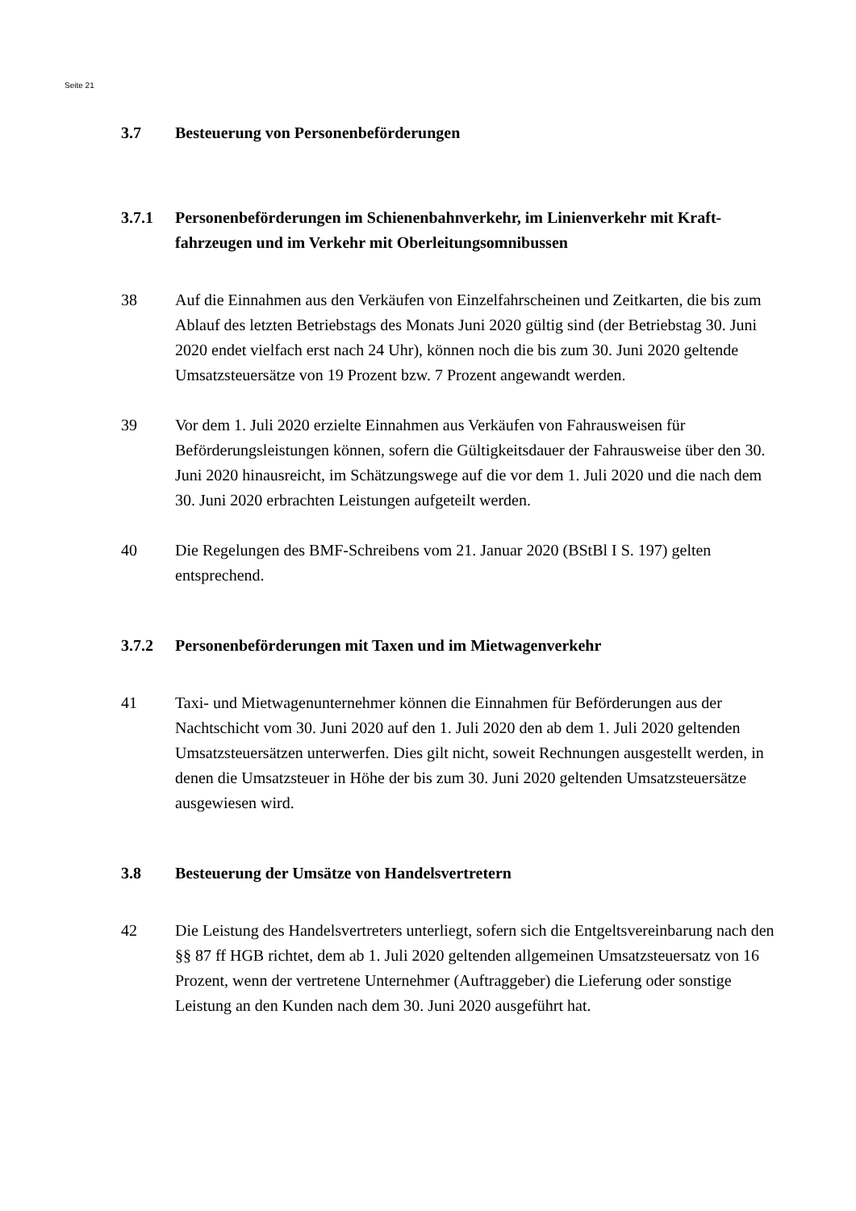Seite 21
3.7 Besteuerung von Personenbeförderungen
3.7.1 Personenbeförderungen im Schienenbahnverkehr, im Linienverkehr mit Kraft­fahrzeugen und im Verkehr mit Oberleitungsomnibussen
38 Auf die Einnahmen aus den Verkäufen von Einzelfahrscheinen und Zeitkarten, die bis zum Ablauf des letzten Betriebstags des Monats Juni 2020 gültig sind (der Betriebstag 30. Juni 2020 endet vielfach erst nach 24 Uhr), können noch die bis zum 30. Juni 2020 geltende Umsatzsteuersätze von 19 Prozent bzw. 7 Prozent angewandt werden.
39 Vor dem 1. Juli 2020 erzielte Einnahmen aus Verkäufen von Fahrausweisen für Beförderungsleistungen können, sofern die Gültigkeitsdauer der Fahrausweise über den 30. Juni 2020 hinausreicht, im Schätzungswege auf die vor dem 1. Juli 2020 und die nach dem 30. Juni 2020 erbrachten Leistungen aufgeteilt werden.
40 Die Regelungen des BMF-Schreibens vom 21. Januar 2020 (BStBl I S. 197) gelten entsprechend.
3.7.2 Personenbeförderungen mit Taxen und im Mietwagenverkehr
41 Taxi- und Mietwagenunternehmer können die Einnahmen für Beförderungen aus der Nachtschicht vom 30. Juni 2020 auf den 1. Juli 2020 den ab dem 1. Juli 2020 gelten­den Umsatzsteuersätzen unterwerfen. Dies gilt nicht, soweit Rechnungen ausgestellt werden, in denen die Umsatzsteuer in Höhe der bis zum 30. Juni 2020 geltenden Umsatzsteuersätze ausgewiesen wird.
3.8 Besteuerung der Umsätze von Handelsvertretern
42 Die Leistung des Handelsvertreters unterliegt, sofern sich die Entgeltsvereinbarung nach den §§ 87 ff HGB richtet, dem ab 1. Juli 2020 geltenden allgemeinen Umsatz­steuersatz von 16 Prozent, wenn der vertretene Unternehmer (Auftraggeber) die Liefe­rung oder sonstige Leistung an den Kunden nach dem 30. Juni 2020 ausgeführt hat.